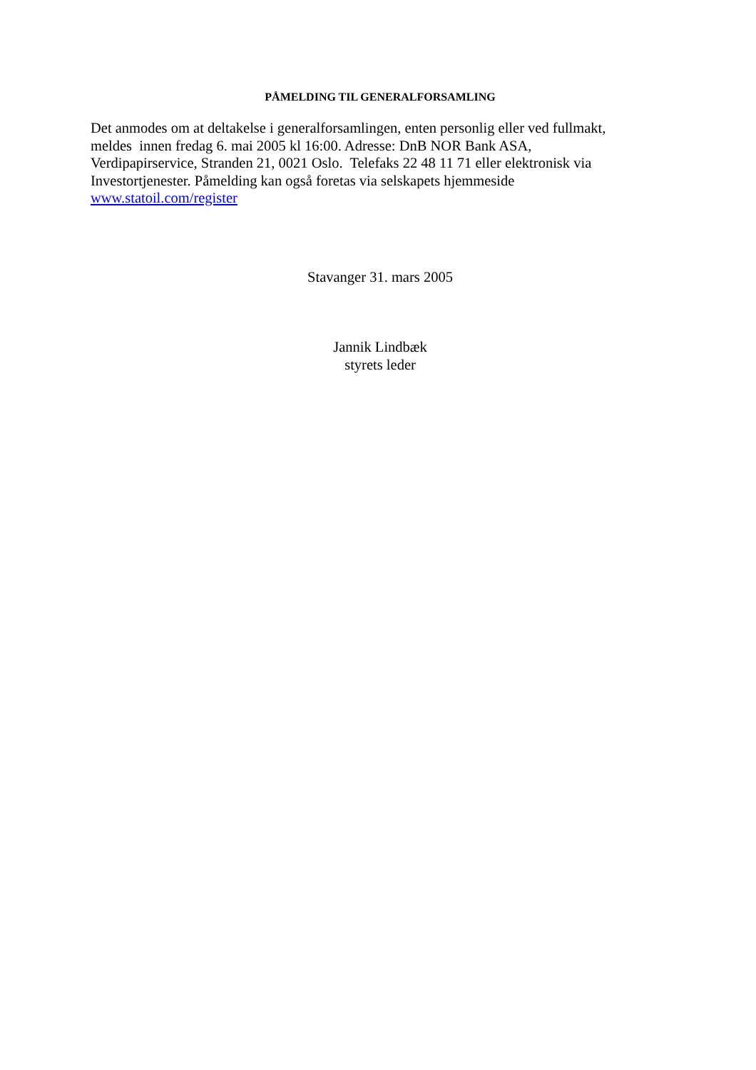PÅMELDING TIL GENERALFORSAMLING
Det anmodes om at deltakelse i generalforsamlingen, enten personlig eller ved fullmakt,
meldes innen fredag 6. mai 2005 kl 16:00. Adresse: DnB NOR Bank ASA,
Verdipapirservice, Stranden 21, 0021 Oslo. Telefaks 22 48 11 71 eller elektronisk via
Investortjenester. Påmelding kan også foretas via selskapets hjemmeside
www.statoil.com/register
Stavanger 31. mars 2005
Jannik Lindbæk
styrets leder